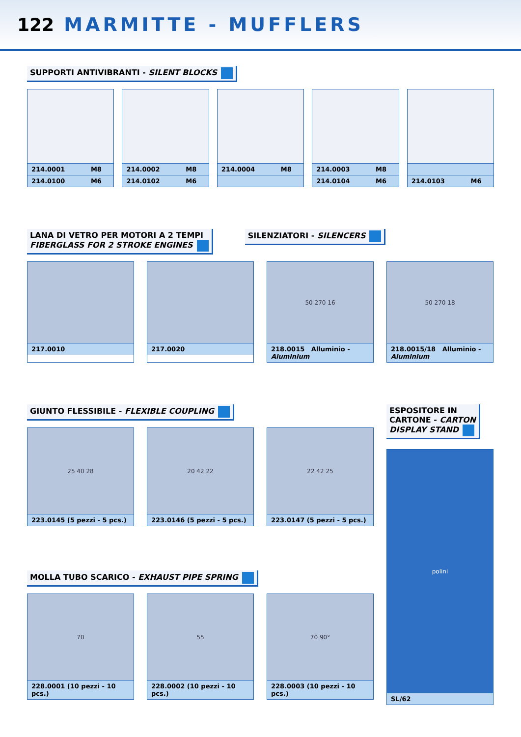122 MARMITTE - MUFFLERS
SUPPORTI ANTIVIBRANTI - SILENT BLOCKS
| 214.0001 | M8 |
| 214.0100 | M6 |
| 214.0002 | M8 |
| 214.0102 | M6 |
| 214.0004 | M8 |
| 214.0003 | M8 |
| 214.0104 | M6 |
| 214.0103 | M6 |
LANA DI VETRO PER MOTORI A 2 TEMPI
FIBERGLASS FOR 2 STROKE ENGINES
SILENZIATORI - SILENCERS
217.0010 217.0020
50 270 16
218.0015 Alluminio - Aluminium
50 270 18
218.0015/18 Alluminio - Aluminium
GIUNTO FLESSIBILE - FLEXIBLE COUPLING
25 40 28
223.0145 (5 pezzi - 5 pcs.)
20 42 22
223.0146 (5 pezzi - 5 pcs.)
22 42 25
223.0147 (5 pezzi - 5 pcs.)
MOLLA TUBO SCARICO - EXHAUST PIPE SPRING
70
228.0001 (10 pezzi - 10 pcs.)
55
228.0002 (10 pezzi - 10 pcs.)
70 90°
228.0003 (10 pezzi - 10 pcs.)
ESPOSITORE IN
CARTONE - CARTON
DISPLAY STAND
polini
SL/62